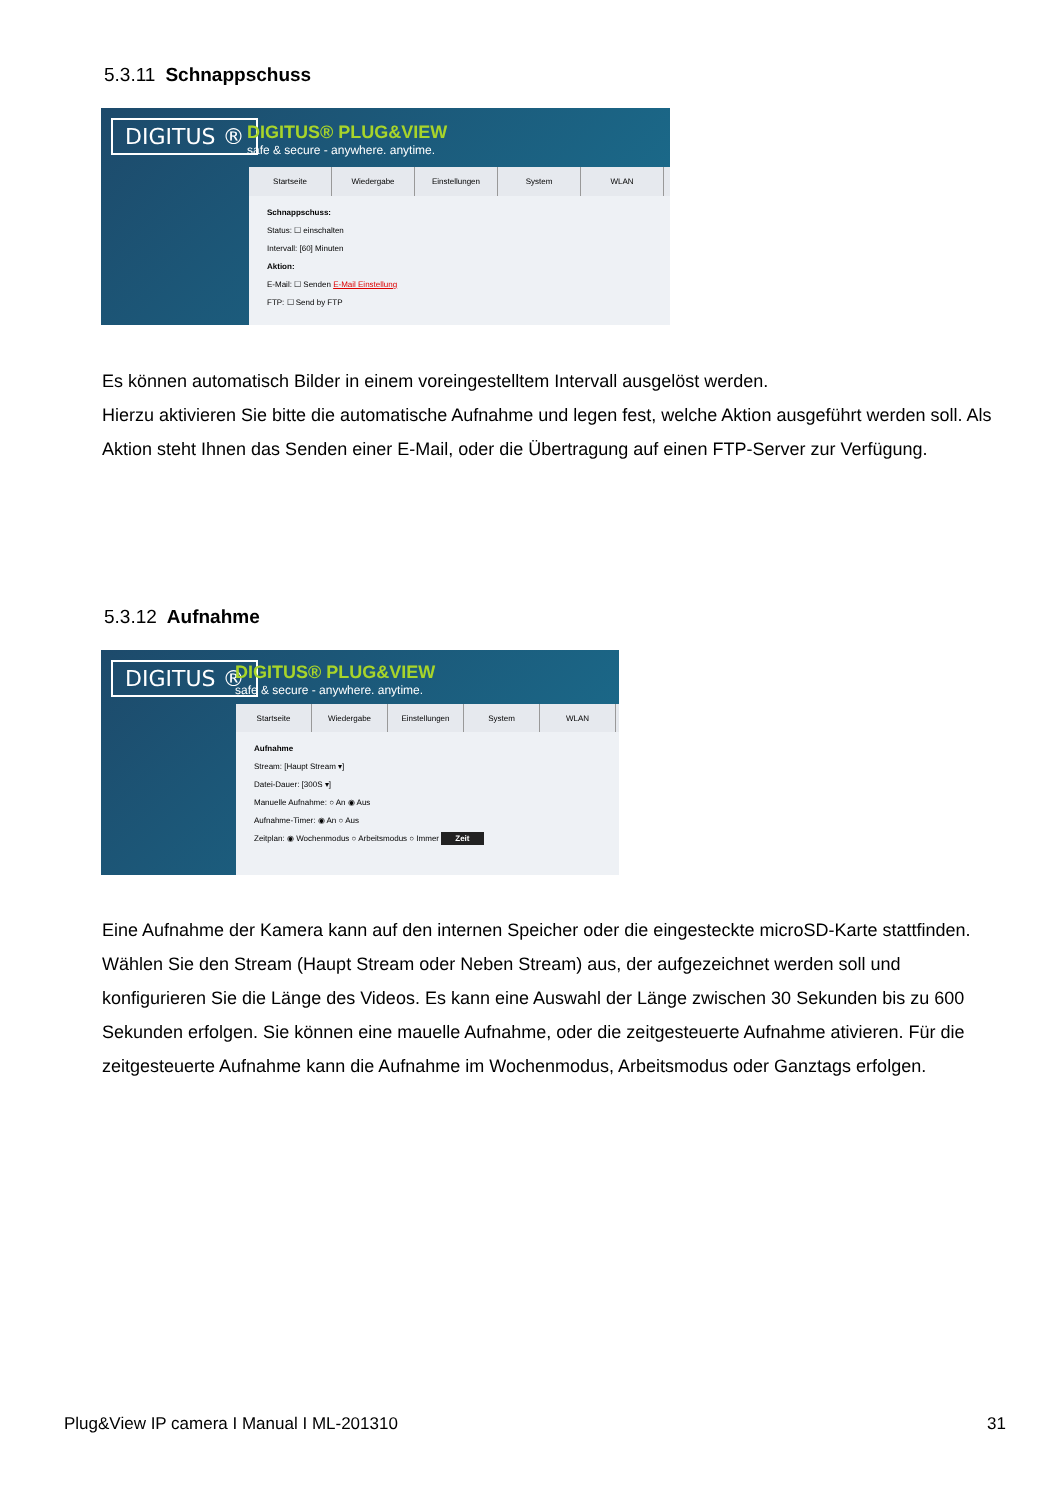5.3.11 Schnappschuss
DIGITUS ®
DIGITUS® PLUG&VIEW
safe & secure - anywhere. anytime.
Startseite Wiedergabe Einstellungen System WLAN
Schnappschuss:
Status: ☐ einschalten
Intervall: [60] Minuten
Aktion:
E-Mail: ☐ Senden E-Mail Einstellung
FTP: ☐ Send by FTP
Es können automatisch Bilder in einem voreingestelltem Intervall ausgelöst werden.
Hierzu aktivieren Sie bitte die automatische Aufnahme und legen fest, welche Aktion ausgeführt werden soll. Als Aktion steht Ihnen das Senden einer E-Mail, oder die Übertragung auf einen FTP-Server zur Verfügung.
5.3.12 Aufnahme
DIGITUS ®
DIGITUS® PLUG&VIEW
safe & secure - anywhere. anytime.
Startseite Wiedergabe Einstellungen System WLAN
Aufnahme
Stream: [Haupt Stream ▾]
Datei-Dauer: [300S ▾]
Manuelle Aufnahme: ○ An ◉ Aus
Aufnahme-Timer: ◉ An ○ Aus
Zeitplan: ◉ Wochenmodus ○ Arbeitsmodus ○ Immer Zeit
Eine Aufnahme der Kamera kann auf den internen Speicher oder die eingesteckte microSD-Karte stattfinden. Wählen Sie den Stream (Haupt Stream oder Neben Stream) aus, der aufgezeichnet werden soll und konfigurieren Sie die Länge des Videos. Es kann eine Auswahl der Länge zwischen 30 Sekunden bis zu 600 Sekunden erfolgen. Sie können eine mauelle Aufnahme, oder die zeitgesteuerte Aufnahme ativieren. Für die zeitgesteuerte Aufnahme kann die Aufnahme im Wochenmodus, Arbeitsmodus oder Ganztags erfolgen.
Plug&View IP camera I Manual I ML-201310
31